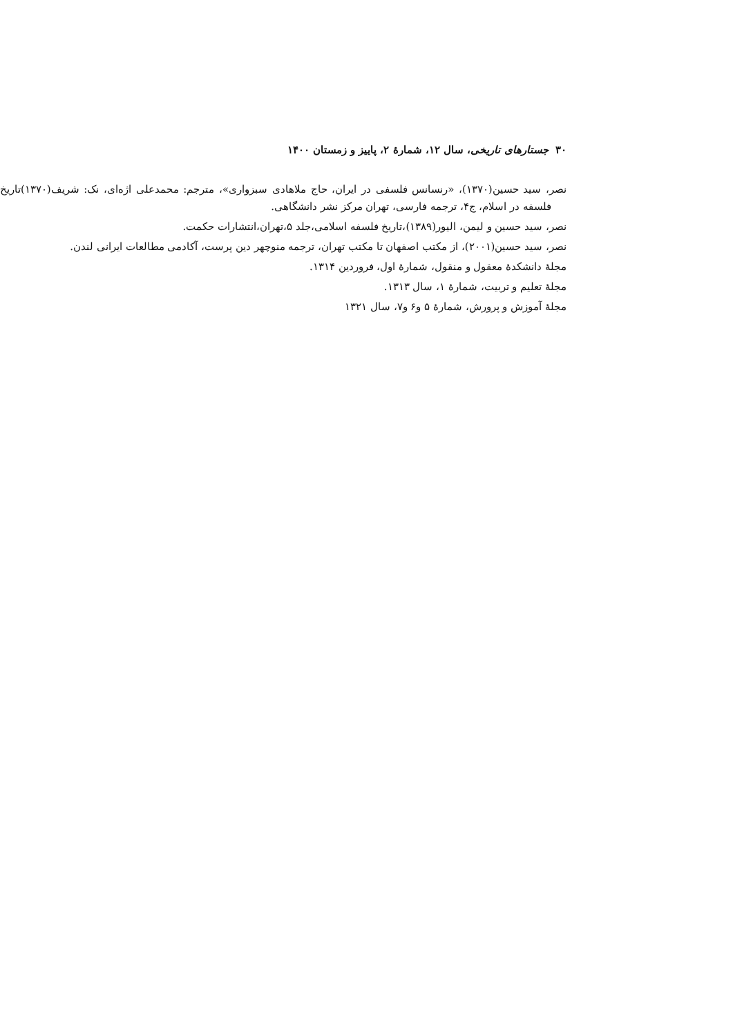۳۰ جستارهای تاریخی، سال ۱۲، شمارهٔ ۲، پاییز و زمستان ۱۴۰۰
نصر، سید حسین(۱۳۷۰)، «رنسانس فلسفی در ایران، حاج ملاهادی سبزواری»، مترجم: محمدعلی اژه‌ای، نک: شریف(۱۳۷۰)تاریخ فلسفه در اسلام، ج۴، ترجمه فارسی، تهران مرکز نشر دانشگاهی.
نصر، سید حسین و لیمن، الیور(۱۳۸۹)،تاریخ فلسفه اسلامی،جلد ۵،تهران،انتشارات حکمت.
نصر، سید حسین(۲۰۰۱)، از مکتب اصفهان تا مکتب تهران، ترجمه منوچهر دین پرست، آکادمی مطالعات ایرانی لندن.
مجلهٔ دانشکدهٔ معقول و منقول، شمارهٔ اول، فروردین ۱۳۱۴.
مجلهٔ تعلیم و تربیت، شمارهٔ ۱، سال ۱۳۱۳.
مجلهٔ آموزش و پرورش، شمارهٔ ۵ و۶ و۷، سال ۱۳۲۱